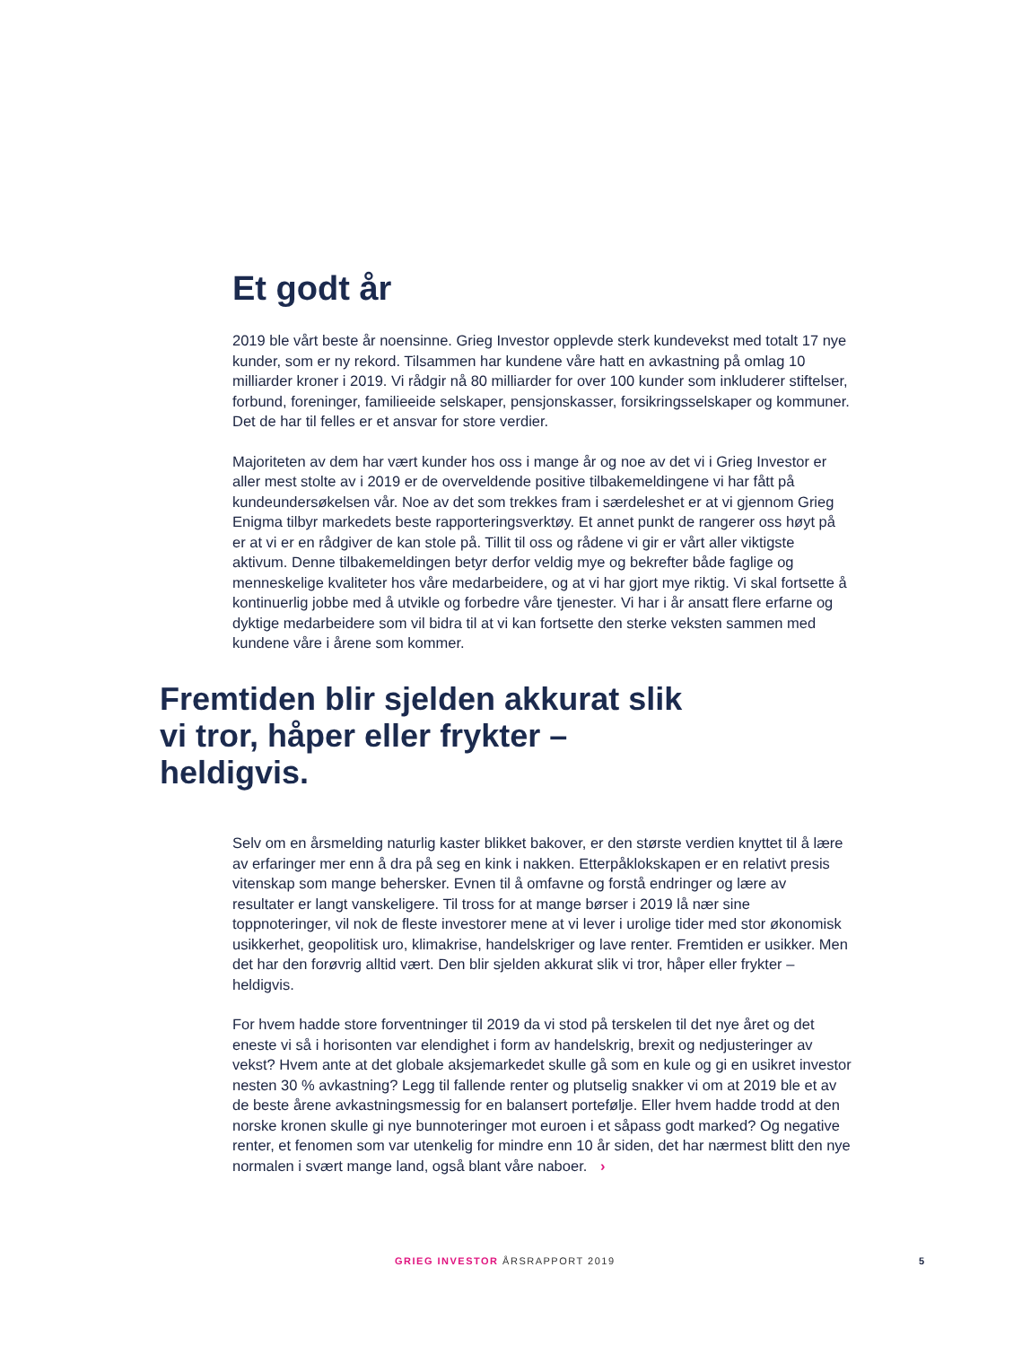Et godt år
2019 ble vårt beste år noensinne. Grieg Investor opplevde sterk kundevekst med totalt 17 nye kunder, som er ny rekord. Tilsammen har kundene våre hatt en avkastning på omlag 10 milliarder kroner i 2019. Vi rådgir nå 80 milliarder for over 100 kunder som inkluderer stiftelser, forbund, foreninger, familieeide selskaper, pensjonskasser, forsikringsselskaper og kommuner. Det de har til felles er et ansvar for store verdier.
Majoriteten av dem har vært kunder hos oss i mange år og noe av det vi i Grieg Investor er aller mest stolte av i 2019 er de overveldende positive tilbakemeldingene vi har fått på kundeundersøkelsen vår. Noe av det som trekkes fram i særdeleshet er at vi gjennom Grieg Enigma tilbyr markedets beste rapporteringsverktøy. Et annet punkt de rangerer oss høyt på er at vi er en rådgiver de kan stole på. Tillit til oss og rådene vi gir er vårt aller viktigste aktivum. Denne tilbakemeldingen betyr derfor veldig mye og bekrefter både faglige og menneskelige kvaliteter hos våre medarbeidere, og at vi har gjort mye riktig. Vi skal fortsette å kontinuerlig jobbe med å utvikle og forbedre våre tjenester. Vi har i år ansatt flere erfarne og dyktige medarbeidere som vil bidra til at vi kan fortsette den sterke veksten sammen med kundene våre i årene som kommer.
Fremtiden blir sjelden akkurat slik vi tror, håper eller frykter – heldigvis.
Selv om en årsmelding naturlig kaster blikket bakover, er den største verdien knyttet til å lære av erfaringer mer enn å dra på seg en kink i nakken. Etterpåklokskapen er en relativt presis vitenskap som mange behersker. Evnen til å omfavne og forstå endringer og lære av resultater er langt vanskeligere. Til tross for at mange børser i 2019 lå nær sine toppnoteringer, vil nok de fleste investorer mene at vi lever i urolige tider med stor økonomisk usikkerhet, geopolitisk uro, klimakrise, handelskriger og lave renter. Fremtiden er usikker. Men det har den forøvrig alltid vært. Den blir sjelden akkurat slik vi tror, håper eller frykter – heldigvis.
For hvem hadde store forventninger til 2019 da vi stod på terskelen til det nye året og det eneste vi så i horisonten var elendighet i form av handelskrig, brexit og nedjusteringer av vekst? Hvem ante at det globale aksjemarkedet skulle gå som en kule og gi en usikret investor nesten 30 % avkastning? Legg til fallende renter og plutselig snakker vi om at 2019 ble et av de beste årene avkastningsmessig for en balansert portefølje. Eller hvem hadde trodd at den norske kronen skulle gi nye bunnoteringer mot euroen i et såpass godt marked? Og negative renter, et fenomen som var utenkelig for mindre enn 10 år siden, det har nærmest blitt den nye normalen i svært mange land, også blant våre naboer. ›
GRIEG INVESTOR ÅRSRAPPORT 2019 5